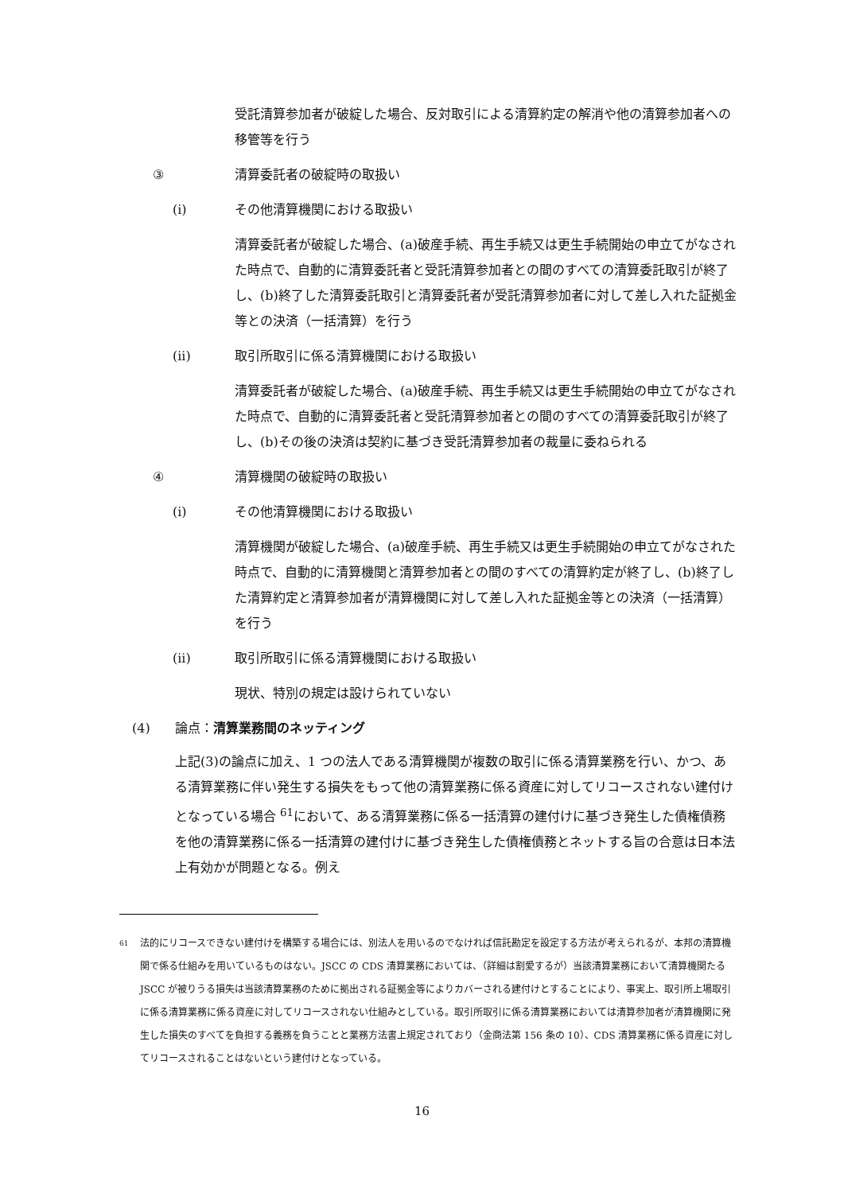受託清算参加者が破綻した場合、反対取引による清算約定の解消や他の清算参加者への移管等を行う
③ 清算委託者の破綻時の取扱い
(i) その他清算機関における取扱い
清算委託者が破綻した場合、(a)破産手続、再生手続又は更生手続開始の申立てがなされた時点で、自動的に清算委託者と受託清算参加者との間のすべての清算委託取引が終了し、(b)終了した清算委託取引と清算委託者が受託清算参加者に対して差し入れた証拠金等との決済（一括清算）を行う
(ii) 取引所取引に係る清算機関における取扱い
清算委託者が破綻した場合、(a)破産手続、再生手続又は更生手続開始の申立てがなされた時点で、自動的に清算委託者と受託清算参加者との間のすべての清算委託取引が終了し、(b)その後の決済は契約に基づき受託清算参加者の裁量に委ねられる
④ 清算機関の破綻時の取扱い
(i) その他清算機関における取扱い
清算機関が破綻した場合、(a)破産手続、再生手続又は更生手続開始の申立てがなされた時点で、自動的に清算機関と清算参加者との間のすべての清算約定が終了し、(b)終了した清算約定と清算参加者が清算機関に対して差し入れた証拠金等との決済（一括清算）を行う
(ii) 取引所取引に係る清算機関における取扱い
現状、特別の規定は設けられていない
(4) 論点：清算業務間のネッティング
上記(3)の論点に加え、1 つの法人である清算機関が複数の取引に係る清算業務を行い、かつ、ある清算業務に伴い発生する損失をもって他の清算業務に係る資産に対してリコースされない建付けとなっている場合 <sup>61</sup>において、ある清算業務に係る一括清算の建付けに基づき発生した債権債務を他の清算業務に係る一括清算の建付けに基づき発生した債権債務とネットする旨の合意は日本法上有効かが問題となる。例え
<sup>61</sup>
法的にリコースできない建付けを構築する場合には、別法人を用いるのでなければ信託勘定を設定する方法が考えられるが、本邦の清算機関で係る仕組みを用いているものはない。JSCC の CDS 清算業務においては、（詳細は割愛するが）当該清算業務において清算機関たる JSCC が被りうる損失は当該清算業務のために拠出される証拠金等によりカバーされる建付けとすることにより、事実上、取引所上場取引に係る清算業務に係る資産に対してリコースされない仕組みとしている。取引所取引に係る清算業務においては清算参加者が清算機関に発生した損失のすべてを負担する義務を負うことと業務方法書上規定されており（金商法第 156 条の 10）、CDS 清算業務に係る資産に対してリコースされることはないという建付けとなっている。
16